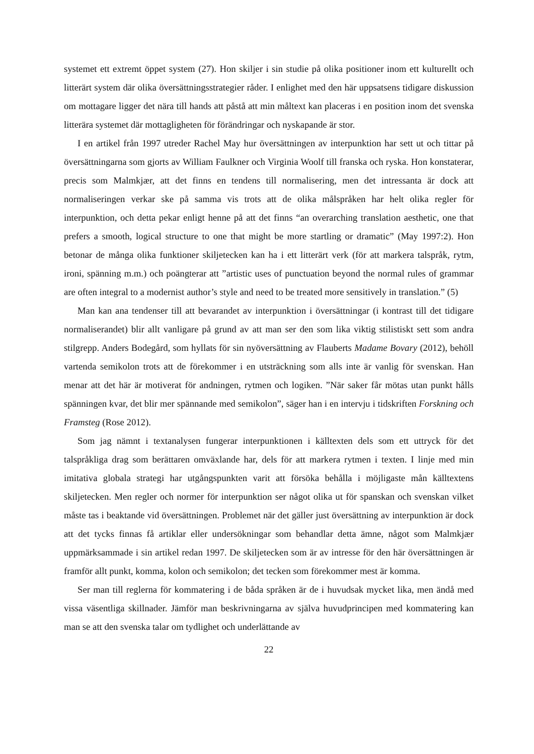systemet ett extremt öppet system (27). Hon skiljer i sin studie på olika positioner inom ett kulturellt och litterärt system där olika översättningsstrategier råder. I enlighet med den här uppsatsens tidigare diskussion om mottagare ligger det nära till hands att påstå att min måltext kan placeras i en position inom det svenska litterära systemet där mottagligheten för förändringar och nyskapande är stor.
I en artikel från 1997 utreder Rachel May hur översättningen av interpunktion har sett ut och tittar på översättningarna som gjorts av William Faulkner och Virginia Woolf till franska och ryska. Hon konstaterar, precis som Malmkjær, att det finns en tendens till normalisering, men det intressanta är dock att normaliseringen verkar ske på samma vis trots att de olika målspråken har helt olika regler för interpunktion, och detta pekar enligt henne på att det finns “an overarching translation aesthetic, one that prefers a smooth, logical structure to one that might be more startling or dramatic” (May 1997:2). Hon betonar de många olika funktioner skiljetecken kan ha i ett litterärt verk (för att markera talspråk, rytm, ironi, spänning m.m.) och poängterar att ”artistic uses of punctuation beyond the normal rules of grammar are often integral to a modernist author’s style and need to be treated more sensitively in translation.” (5)
Man kan ana tendenser till att bevarandet av interpunktion i översättningar (i kontrast till det tidigare normaliserandet) blir allt vanligare på grund av att man ser den som lika viktig stilistiskt sett som andra stilgrepp. Anders Bodegård, som hyllats för sin nyöversättning av Flauberts Madame Bovary (2012), behöll vartenda semikolon trots att de förekommer i en utsträckning som alls inte är vanlig för svenskan. Han menar att det här är motiverat för andningen, rytmen och logiken. ”När saker får mötas utan punkt hålls spänningen kvar, det blir mer spännande med semikolon”, säger han i en intervju i tidskriften Forskning och Framsteg (Rose 2012).
Som jag nämnt i textanalysen fungerar interpunktionen i källtexten dels som ett uttryck för det talspråkliga drag som berättaren omväxlande har, dels för att markera rytmen i texten. I linje med min imitativa globala strategi har utgångspunkten varit att försöka behålla i möjligaste mån källtextens skiljetecken. Men regler och normer för interpunktion ser något olika ut för spanskan och svenskan vilket måste tas i beaktande vid översättningen. Problemet när det gäller just översättning av interpunktion är dock att det tycks finnas få artiklar eller undersökningar som behandlar detta ämne, något som Malmkjær uppmärksammade i sin artikel redan 1997. De skiljetecken som är av intresse för den här översättningen är framför allt punkt, komma, kolon och semikolon; det tecken som förekommer mest är komma.
Ser man till reglerna för kommatering i de båda språken är de i huvudsak mycket lika, men ändå med vissa väsentliga skillnader. Jämför man beskrivningarna av själva huvudprincipen med kommatering kan man se att den svenska talar om tydlighet och underlättande av
22